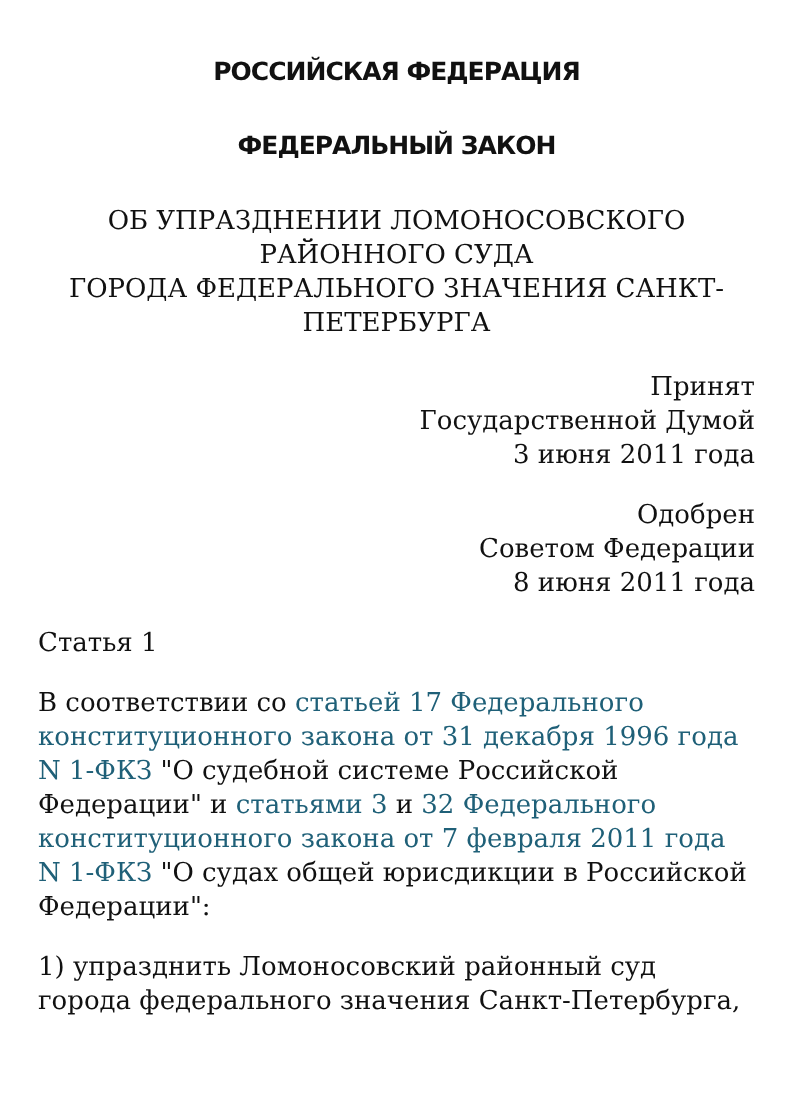РОССИЙСКАЯ ФЕДЕРАЦИЯ
ФЕДЕРАЛЬНЫЙ ЗАКОН
ОБ УПРАЗДНЕНИИ ЛОМОНОСОВСКОГО
РАЙОННОГО СУДА
ГОРОДА ФЕДЕРАЛЬНОГО ЗНАЧЕНИЯ САНКТ-
ПЕТЕРБУРГА
Принят
Государственной Думой
3 июня 2011 года
Одобрен
Советом Федерации
8 июня 2011 года
Статья 1
В соответствии со статьей 17 Федерального конституционного закона от 31 декабря 1996 года N 1-ФКЗ "О судебной системе Российской Федерации" и статьями 3 и 32 Федерального конституционного закона от 7 февраля 2011 года N 1-ФКЗ "О судах общей юрисдикции в Российской Федерации":
1) упразднить Ломоносовский районный суд города федерального значения Санкт-Петербурга,